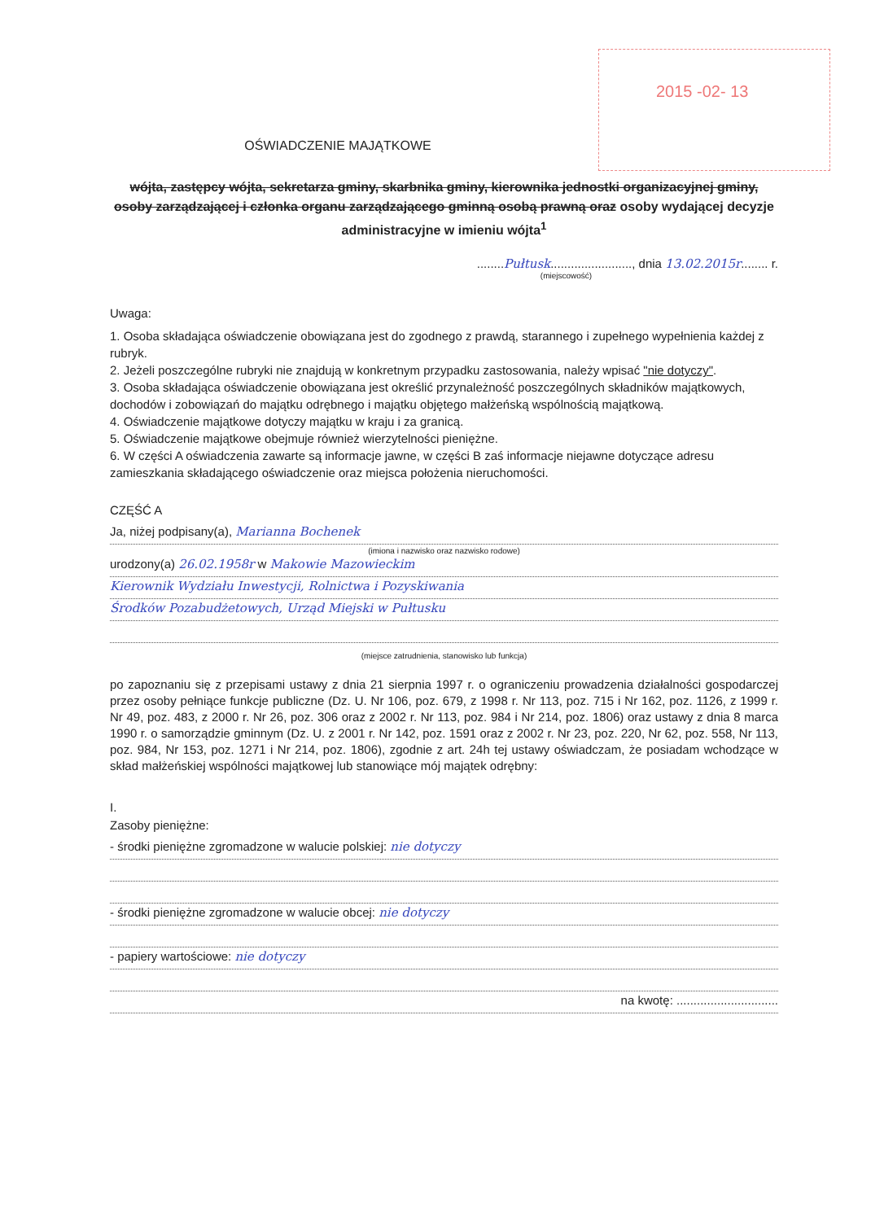2015 -02- 13
OŚWIADCZENIE MAJĄTKOWE
wójta, zastępcy wójta, sekretarza gminy, skarbnika gminy, kierownika jednostki organizacyjnej gminy, osoby zarządzającej i członka organu zarządzającego gminną osobą prawną oraz osoby wydającej decyzje administracyjne w imieniu wójta<sup>1</sup>
........Pułtusk........................, dnia 13.02.2015r........ r.
(miejscowość)
Uwaga:
1. Osoba składająca oświadczenie obowiązana jest do zgodnego z prawdą, starannego i zupełnego wypełnienia każdej z rubryk.
2. Jeżeli poszczególne rubryki nie znajdują w konkretnym przypadku zastosowania, należy wpisać "nie dotyczy".
3. Osoba składająca oświadczenie obowiązana jest określić przynależność poszczególnych składników majątkowych, dochodów i zobowiązań do majątku odrębnego i majątku objętego małżeńską wspólnością majątkową.
4. Oświadczenie majątkowe dotyczy majątku w kraju i za granicą.
5. Oświadczenie majątkowe obejmuje również wierzytelności pieniężne.
6. W części A oświadczenia zawarte są informacje jawne, w części B zaś informacje niejawne dotyczące adresu zamieszkania składającego oświadczenie oraz miejsca położenia nieruchomości.
CZĘŚĆ A
Ja, niżej podpisany(a), Marianna Bochenek
(imiona i nazwisko oraz nazwisko rodowe)
urodzony(a) 26.02.1958r w Makowie Mazowieckim
Kierownik Wydziału Inwestycji, Rolnictwa i Pozyskiwania
Środków Pozabudżetowych, Urząd Miejski w Pułtusku
(miejsce zatrudnienia, stanowisko lub funkcja)
po zapoznaniu się z przepisami ustawy z dnia 21 sierpnia 1997 r. o ograniczeniu prowadzenia działalności gospodarczej przez osoby pełniące funkcje publiczne (Dz. U. Nr 106, poz. 679, z 1998 r. Nr 113, poz. 715 i Nr 162, poz. 1126, z 1999 r. Nr 49, poz. 483, z 2000 r. Nr 26, poz. 306 oraz z 2002 r. Nr 113, poz. 984 i Nr 214, poz. 1806) oraz ustawy z dnia 8 marca 1990 r. o samorządzie gminnym (Dz. U. z 2001 r. Nr 142, poz. 1591 oraz z 2002 r. Nr 23, poz. 220, Nr 62, poz. 558, Nr 113, poz. 984, Nr 153, poz. 1271 i Nr 214, poz. 1806), zgodnie z art. 24h tej ustawy oświadczam, że posiadam wchodzące w skład małżeńskiej wspólności majątkowej lub stanowiące mój majątek odrębny:
I.
Zasoby pieniężne:
- środki pieniężne zgromadzone w walucie polskiej: nie dotyczy
- środki pieniężne zgromadzone w walucie obcej: nie dotyczy
- papiery wartościowe: nie dotyczy
na kwotę: ..............................